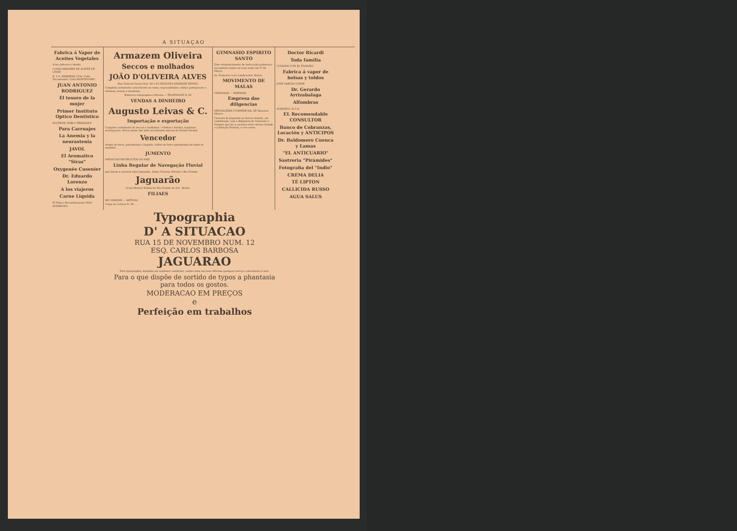A SITUAÇAO
Fabrica á Vapor de Aceites Vegetales
A los pintores y demás
CONSUMIDORES DE ACEITE DE LINAZ
R. Y A. BARREIRA 210a--Calle Tacuarembó--210a MONTEVIDEO
JUAN ANTONIO RODRIGUEZ
El tesoro de la mujer
Primer Instituto Optico Dentistico
SUCESOR: PABLO FERRANDO
Para Carruajes
La Anemia y la neurastenia
JAVOL
El Aromatico "Siras"
Oxygenée Cusenier
Dr. Eduardo Lorenzo
A los viajeros
Carne Liquida
El Tónico Reconstituyente MAS PODEROSO
Armazem Oliveira
Seccos e molhados
JOÃO D'OLIVEIRA ALVES
Rua General Osorio Nos. 40 e 42 (ESQUINA ANDRADE NEVES)
Completo sortimento concernente ao ramo, especialidades, vinhos portuguezes e italianos, louças e miudesas.
Endereço telegraphico Oliveira — TELEPHONE N. 62
VENDAS A DINHEIRO
Augusto Leivas & C.
Importação e exportação
Completo sortimento de seccos e molhados.—Vinhos e Azeites, legitimos portuguezes. Herva matte das mais acreditadas marcas do Estado Paraná.
Vencedor
Arame de ferro, galvanisado e farpado, telhas de ferro galvanisado de todas as medidas.
JUMENTO
NEGOCIOS EM FRUCTOS DO PAIZ
Linha Regular de Navegação Fluvial
que fazem a carreira entre Jaguarão, Santa Victoria, Pelotas e Rio Grande.
Jaguarão
(Casa Matriz) Estado do Rio Grande do Sul - Brazil.
FILIAES
RIO GRANDE — ARTIGAS
Caixa do Correio N. 90.
GYMNASIO ESPIRITO SANTO
Este estabelecimento de instrucção primaria e secundaria reabre as suas aulas em 1º de Março.
Dr. Francisco Luiz Lambrechts, Reitor.
MOVIMENTO DE MALAS
CHEGADAS — PARTIDAS
Empresa das diligencias
MENSAGEIRA COMMERCIAL DE Mauricio Mieres
Carreira de Jaguarão ao Arroio Grande, em combinação com a diligencia de Caraciolo e Vergara que faz a carreira entre Arroio Grande e a Estação Piratiny, e vice-versa.
Doctor Ricardi
Toda familia
CUIDADO CON EL ENGAÑO!
Fabrica á vapor de bolsas y toldos
JOSÉ GARCIA CONDE
Dr. Gerardo Arrizabalaga
Alfombras
ALBANELL & C.ia
EL Recomendable CONSULTOR
Banco de Cobranzas, Locación y ANTICIPOS
Dr. Baldomero Cuenca y Lamas
"EL ANTICUARIO"
Sastreria "Pirámides"
Fotografia del "Indio"
CREMA DELIA
TÉ LIPTON
CALLICIDA RUSSO
AGUA SALUS
Typographia
D' A SITUACAO
RUA 15 DE NOVEMBRO NUM. 12
ESQ. CARLOS BARBOSA
JAGUARAO
Esta typographia, montada em regulares condições, confecciona em suas officinas qualquer serviço concernente á arte.
Para o que dispõe de sortido de typos a phantasia para todos os gostos.
MODERACAO EM PREÇOS
e
Perfeição em trabalhos